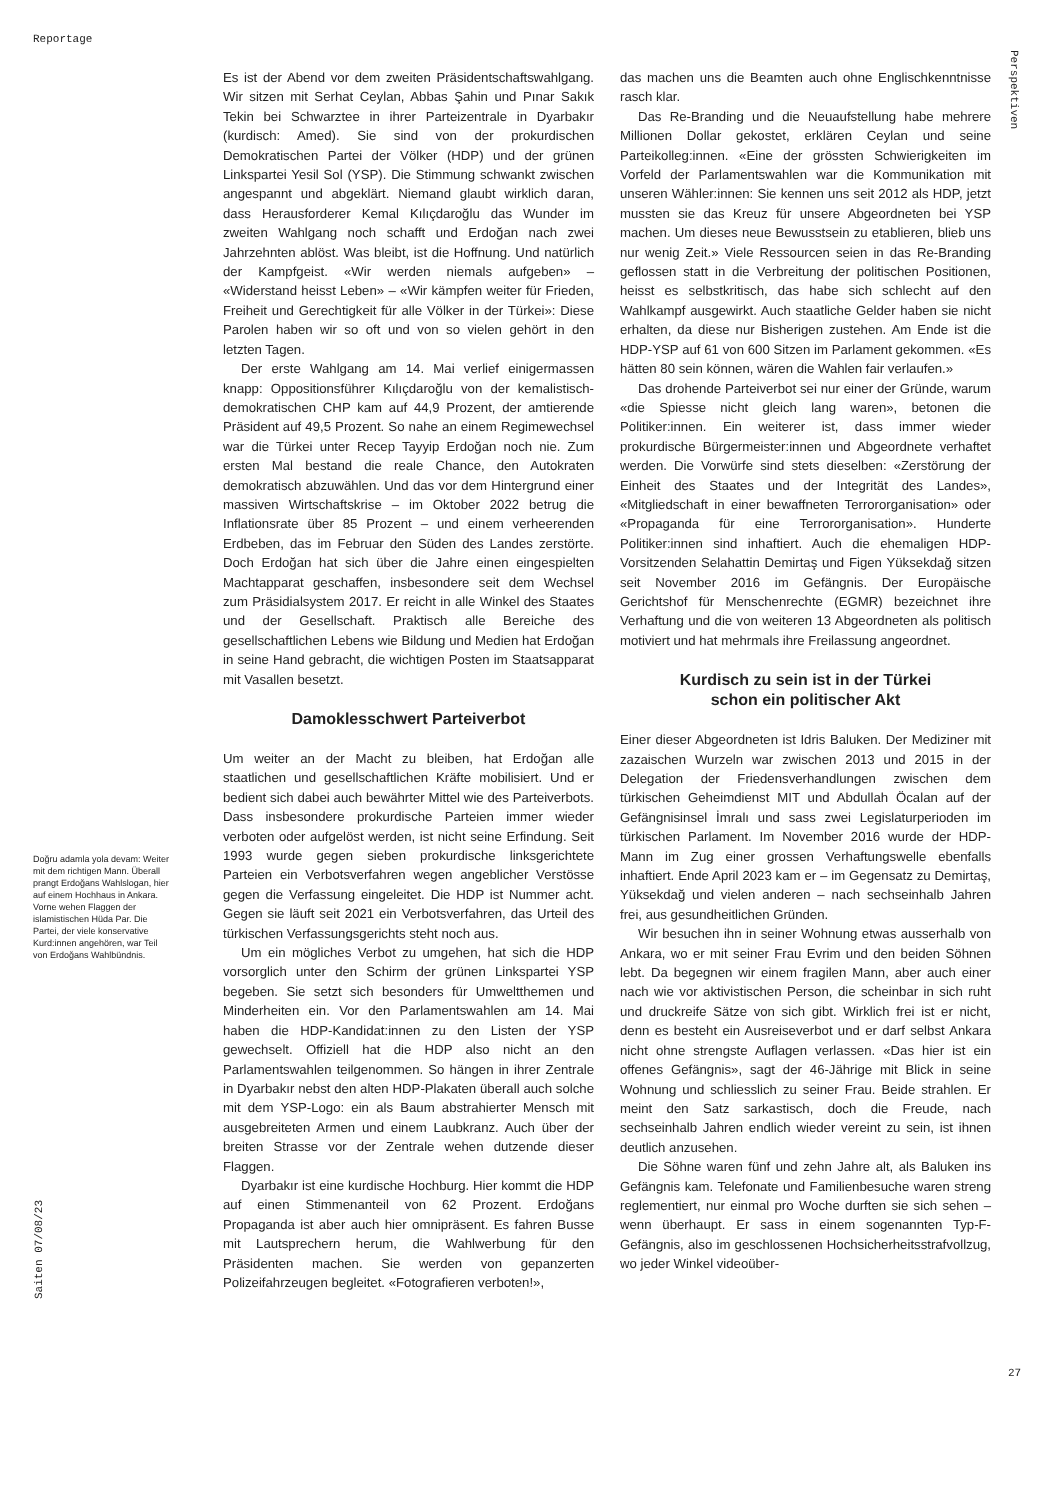Reportage
Perspektiven
Doğru adamla yola devam: Weiter mit dem richtigen Mann. Überall prangt Erdoğans Wahlslogan, hier auf einem Hochhaus in Ankara. Vorne wehen Flaggen der islamistischen Hüda Par. Die Partei, der viele konservative Kurd:innen angehören, war Teil von Erdoğans Wahlbündnis.
Es ist der Abend vor dem zweiten Präsidentschaftswahlgang. Wir sitzen mit Serhat Ceylan, Abbas Şahin und Pınar Sakık Tekin bei Schwarztee in ihrer Parteizentrale in Dyarbakır (kurdisch: Amed). Sie sind von der prokurdischen Demokratischen Partei der Völker (HDP) und der grünen Linkspartei Yesil Sol (YSP). Die Stimmung schwankt zwischen angespannt und abgeklärt. Niemand glaubt wirklich daran, dass Herausforderer Kemal Kılıçdaroğlu das Wunder im zweiten Wahlgang noch schafft und Erdoğan nach zwei Jahrzehnten ablöst. Was bleibt, ist die Hoffnung. Und natürlich der Kampfgeist. «Wir werden niemals aufgeben» – «Widerstand heisst Leben» – «Wir kämpfen weiter für Frieden, Freiheit und Gerechtigkeit für alle Völker in der Türkei»: Diese Parolen haben wir so oft und von so vielen gehört in den letzten Tagen.
Der erste Wahlgang am 14. Mai verlief einigermassen knapp: Oppositionsführer Kılıçdaroğlu von der kemalistisch-demokratischen CHP kam auf 44,9 Prozent, der amtierende Präsident auf 49,5 Prozent. So nahe an einem Regimewechsel war die Türkei unter Recep Tayyip Erdoğan noch nie. Zum ersten Mal bestand die reale Chance, den Autokraten demokratisch abzuwählen. Und das vor dem Hintergrund einer massiven Wirtschaftskrise – im Oktober 2022 betrug die Inflationsrate über 85 Prozent – und einem verheerenden Erdbeben, das im Februar den Süden des Landes zerstörte. Doch Erdoğan hat sich über die Jahre einen eingespielten Machtapparat geschaffen, insbesondere seit dem Wechsel zum Präsidialsystem 2017. Er reicht in alle Winkel des Staates und der Gesellschaft. Praktisch alle Bereiche des gesellschaftlichen Lebens wie Bildung und Medien hat Erdoğan in seine Hand gebracht, die wichtigen Posten im Staatsapparat mit Vasallen besetzt.
Damoklesschwert Parteiverbot
Um weiter an der Macht zu bleiben, hat Erdoğan alle staatlichen und gesellschaftlichen Kräfte mobilisiert. Und er bedient sich dabei auch bewährter Mittel wie des Parteiverbots. Dass insbesondere prokurdische Parteien immer wieder verboten oder aufgelöst werden, ist nicht seine Erfindung. Seit 1993 wurde gegen sieben prokurdische linksgerichtete Parteien ein Verbotsverfahren wegen angeblicher Verstösse gegen die Verfassung eingeleitet. Die HDP ist Nummer acht. Gegen sie läuft seit 2021 ein Verbotsverfahren, das Urteil des türkischen Verfassungsgerichts steht noch aus.
Um ein mögliches Verbot zu umgehen, hat sich die HDP vorsorglich unter den Schirm der grünen Linkspartei YSP begeben. Sie setzt sich besonders für Umweltthemen und Minderheiten ein. Vor den Parlamentswahlen am 14. Mai haben die HDP-Kandidat:innen zu den Listen der YSP gewechselt. Offiziell hat die HDP also nicht an den Parlamentswahlen teilgenommen. So hängen in ihrer Zentrale in Dyarbakır nebst den alten HDP-Plakaten überall auch solche mit dem YSP-Logo: ein als Baum abstrahierter Mensch mit ausgebreiteten Armen und einem Laubkranz. Auch über der breiten Strasse vor der Zentrale wehen dutzende dieser Flaggen.
Dyarbakır ist eine kurdische Hochburg. Hier kommt die HDP auf einen Stimmenanteil von 62 Prozent. Erdoğans Propaganda ist aber auch hier omnipräsent. Es fahren Busse mit Lautsprechern herum, die Wahlwerbung für den Präsidenten machen. Sie werden von gepanzerten Polizeifahrzeugen begleitet. «Fotografieren verboten!»,
das machen uns die Beamten auch ohne Englischkenntnisse rasch klar.
Das Re-Branding und die Neuaufstellung habe mehrere Millionen Dollar gekostet, erklären Ceylan und seine Parteikolleg:innen. «Eine der grössten Schwierigkeiten im Vorfeld der Parlamentswahlen war die Kommunikation mit unseren Wähler:innen: Sie kennen uns seit 2012 als HDP, jetzt mussten sie das Kreuz für unsere Abgeordneten bei YSP machen. Um dieses neue Bewusstsein zu etablieren, blieb uns nur wenig Zeit.» Viele Ressourcen seien in das Re-Branding geflossen statt in die Verbreitung der politischen Positionen, heisst es selbstkritisch, das habe sich schlecht auf den Wahlkampf ausgewirkt. Auch staatliche Gelder haben sie nicht erhalten, da diese nur Bisherigen zustehen. Am Ende ist die HDP-YSP auf 61 von 600 Sitzen im Parlament gekommen. «Es hätten 80 sein können, wären die Wahlen fair verlaufen.»
Das drohende Parteiverbot sei nur einer der Gründe, warum «die Spiesse nicht gleich lang waren», betonen die Politiker:innen. Ein weiterer ist, dass immer wieder prokurdische Bürgermeister:innen und Abgeordnete verhaftet werden. Die Vorwürfe sind stets dieselben: «Zerstörung der Einheit des Staates und der Integrität des Landes», «Mitgliedschaft in einer bewaffneten Terrororganisation» oder «Propaganda für eine Terrororganisation». Hunderte Politiker:innen sind inhaftiert. Auch die ehemaligen HDP-Vorsitzenden Selahattin Demirtaş und Figen Yüksekdağ sitzen seit November 2016 im Gefängnis. Der Europäische Gerichtshof für Menschenrechte (EGMR) bezeichnet ihre Verhaftung und die von weiteren 13 Abgeordneten als politisch motiviert und hat mehrmals ihre Freilassung angeordnet.
Kurdisch zu sein ist in der Türkei
schon ein politischer Akt
Einer dieser Abgeordneten ist Idris Baluken. Der Mediziner mit zazaischen Wurzeln war zwischen 2013 und 2015 in der Delegation der Friedensverhandlungen zwischen dem türkischen Geheimdienst MIT und Abdullah Öcalan auf der Gefängnisinsel İmralı und sass zwei Legislaturperioden im türkischen Parlament. Im November 2016 wurde der HDP-Mann im Zug einer grossen Verhaftungswelle ebenfalls inhaftiert. Ende April 2023 kam er – im Gegensatz zu Demirtaş, Yüksekdağ und vielen anderen – nach sechseinhalb Jahren frei, aus gesundheitlichen Gründen.
Wir besuchen ihn in seiner Wohnung etwas ausserhalb von Ankara, wo er mit seiner Frau Evrim und den beiden Söhnen lebt. Da begegnen wir einem fragilen Mann, aber auch einer nach wie vor aktivistischen Person, die scheinbar in sich ruht und druckreife Sätze von sich gibt. Wirklich frei ist er nicht, denn es besteht ein Ausreiseverbot und er darf selbst Ankara nicht ohne strengste Auflagen verlassen. «Das hier ist ein offenes Gefängnis», sagt der 46-Jährige mit Blick in seine Wohnung und schliesslich zu seiner Frau. Beide strahlen. Er meint den Satz sarkastisch, doch die Freude, nach sechseinhalb Jahren endlich wieder vereint zu sein, ist ihnen deutlich anzusehen.
Die Söhne waren fünf und zehn Jahre alt, als Baluken ins Gefängnis kam. Telefonate und Familienbesuche waren streng reglementiert, nur einmal pro Woche durften sie sich sehen – wenn überhaupt. Er sass in einem sogenannten Typ-F-Gefängnis, also im geschlossenen Hochsicherheitsstrafvollzug, wo jeder Winkel videoüber-
Saiten 07/08/23
27